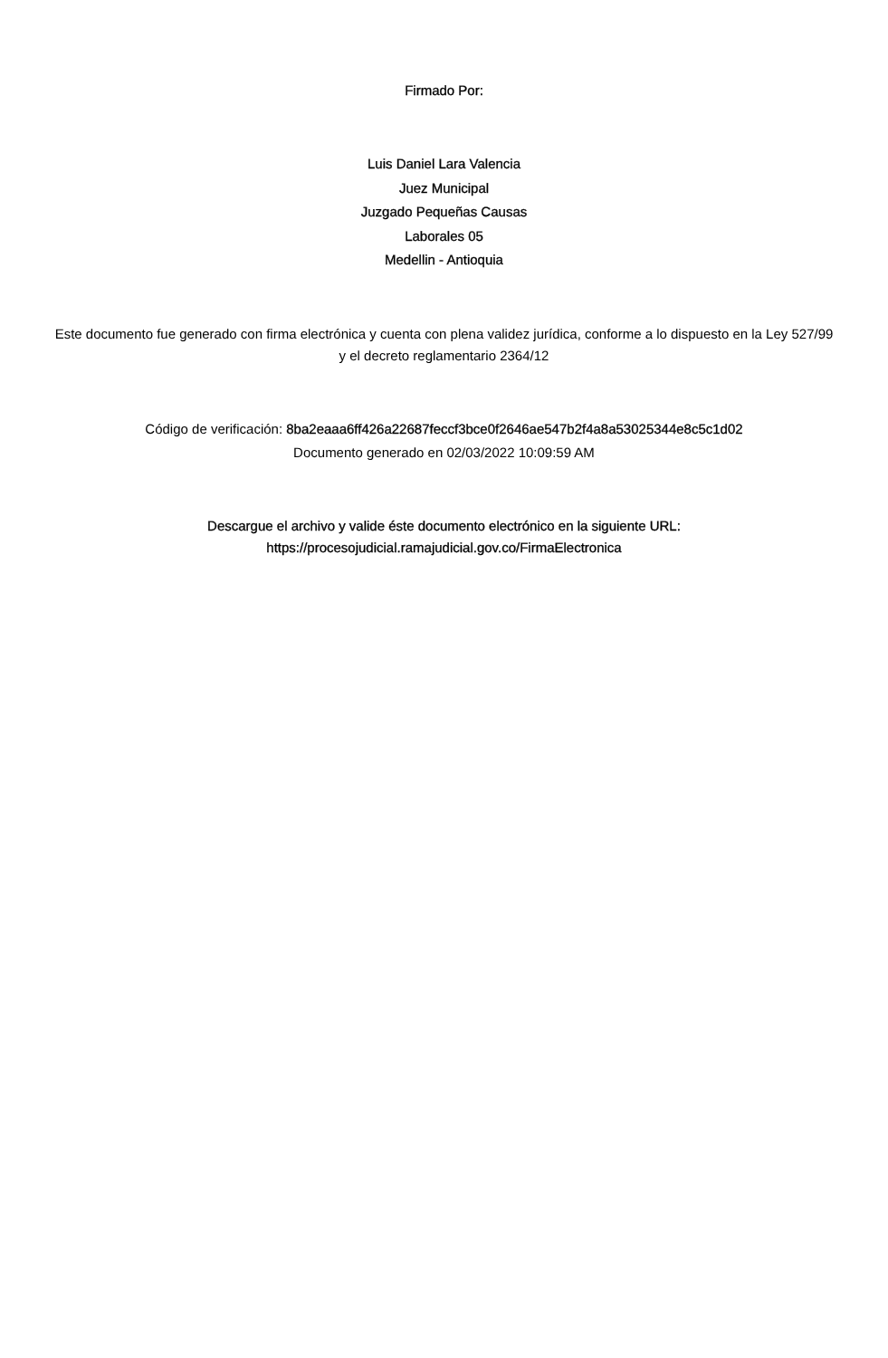Firmado Por:
Luis Daniel Lara Valencia
Juez Municipal
Juzgado Pequeñas Causas
Laborales 05
Medellin - Antioquia
Este documento fue generado con firma electrónica y cuenta con plena validez jurídica, conforme a lo dispuesto en la Ley 527/99 y el decreto reglamentario 2364/12
Código de verificación: 8ba2eaaa6ff426a22687feccf3bce0f2646ae547b2f4a8a53025344e8c5c1d02
Documento generado en 02/03/2022 10:09:59 AM
Descargue el archivo y valide éste documento electrónico en la siguiente URL:
https://procesojudicial.ramajudicial.gov.co/FirmaElectronica